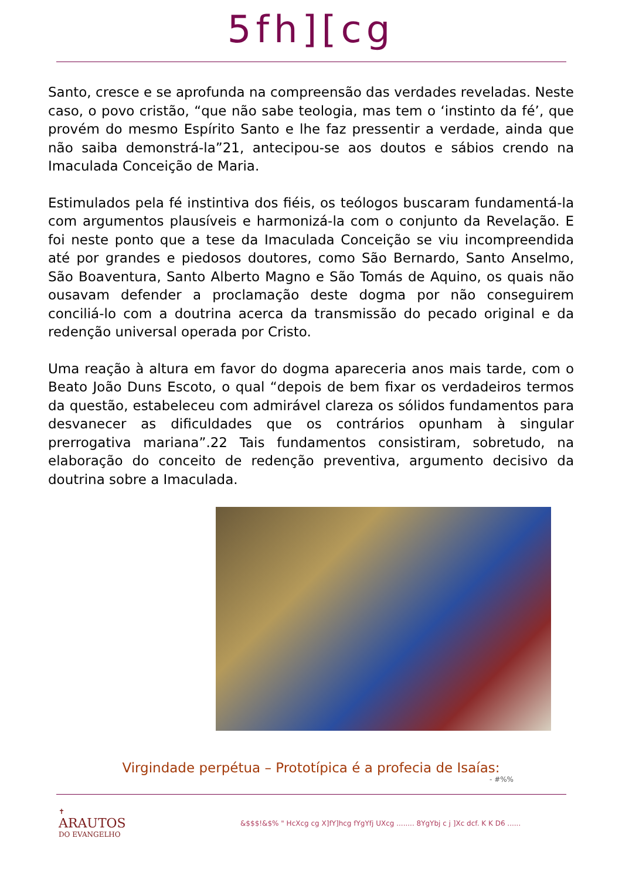5fh][cg
Santo, cresce e se aprofunda na compreensão das verdades reveladas. Neste caso, o povo cristão, “que não sabe teologia, mas tem o ‘instinto da fé’, que provém do mesmo Espírito Santo e lhe faz pressentir a verdade, ainda que não saiba demonstrá-la”21, antecipou-se aos doutos e sábios crendo na Imaculada Conceição de Maria.
Estimulados pela fé instintiva dos fiéis, os teólogos buscaram fundamentá-la com argumentos plausíveis e harmonizá-la com o conjunto da Revelação. E foi neste ponto que a tese da Imaculada Conceição se viu incompreendida até por grandes e piedosos doutores, como São Bernardo, Santo Anselmo, São Boaventura, Santo Alberto Magno e São Tomás de Aquino, os quais não ousavam defender a proclamação deste dogma por não conseguirem conciliá-lo com a doutrina acerca da transmissão do pecado original e da redenção universal operada por Cristo.
Uma reação à altura em favor do dogma apareceria anos mais tarde, com o Beato João Duns Escoto, o qual “depois de bem fixar os verdadeiros termos da questão, estabeleceu com admirável clareza os sólidos fundamentos para desvanecer as dificuldades que os contrários opunham à singular prerrogativa mariana”.22 Tais fundamentos consistiram, sobretudo, na elaboração do conceito de redenção preventiva, argumento decisivo da doutrina sobre a Imaculada.
Virgindade perpétua – Prototípica é a profecia de Isaías:
- #%%
✝
ARAUTOS
DO EVANGELHO
&$$$!&$% " HcXcg cg X]fY]hcg fYgYfj UXcg ........ 8YgYbj c j ]Xc dcf. K K D6 ......